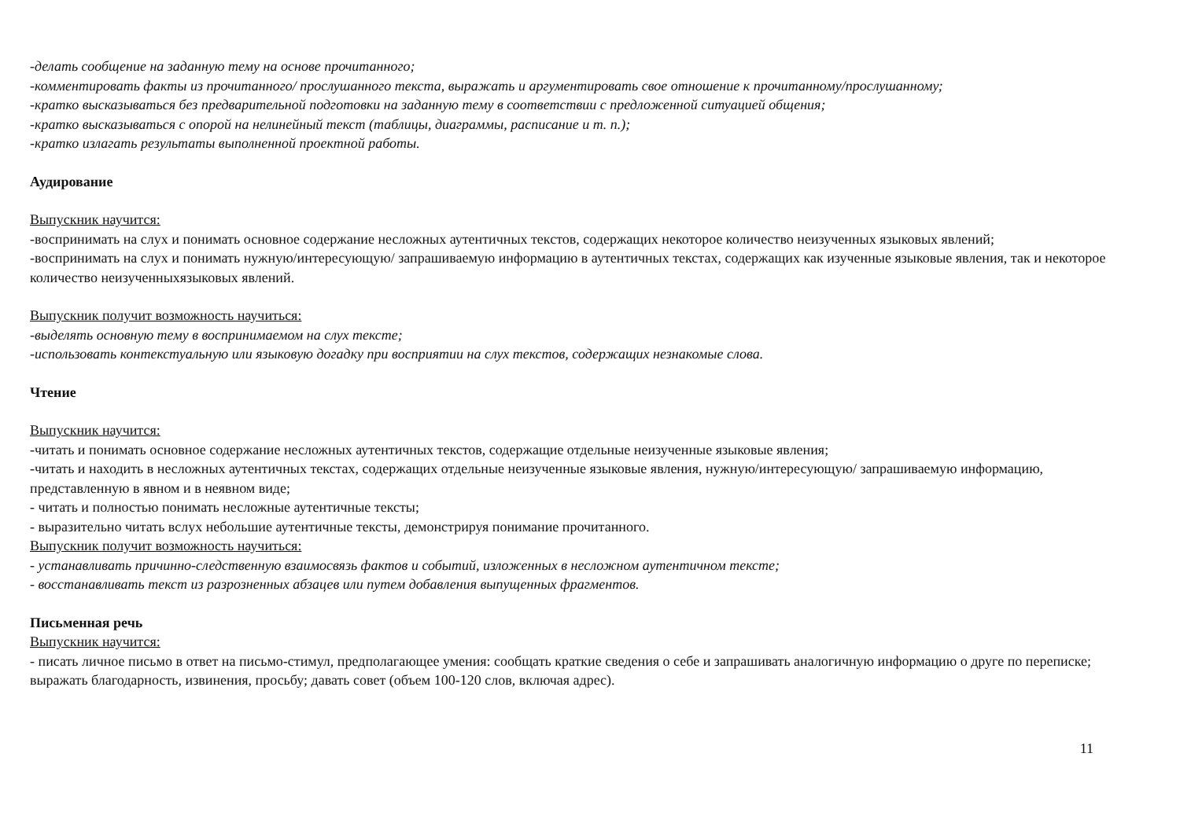-делать сообщение на заданную тему на основе прочитанного;
-комментировать факты из прочитанного/ прослушанного текста, выражать и аргументировать свое отношение к прочитанному/прослушанному;
-кратко высказываться без предварительной подготовки на заданную тему в соответствии с предложенной ситуацией общения;
-кратко высказываться с опорой на нелинейный текст (таблицы, диаграммы, расписание и т. п.);
-кратко излагать результаты выполненной проектной работы.
Аудирование
Выпускник научится:
-воспринимать на слух и понимать основное содержание несложных аутентичных текстов, содержащих некоторое количество неизученных языковых явлений;
-воспринимать на слух и понимать нужную/интересующую/ запрашиваемую информацию в аутентичных текстах, содержащих как изученные языковые явления, так и некоторое количество неизученныхязыковых явлений.
Выпускник получит возможность научиться:
-выделять основную тему в воспринимаемом на слух тексте;
-использовать контекстуальную или языковую догадку при восприятии на слух текстов, содержащих незнакомые слова.
Чтение
Выпускник научится:
-читать и понимать основное содержание несложных аутентичных текстов, содержащие отдельные неизученные языковые явления;
-читать и находить в несложных аутентичных текстах, содержащих отдельные неизученные языковые явления, нужную/интересующую/ запрашиваемую информацию, представленную в явном и в неявном виде;
- читать и полностью понимать несложные аутентичные тексты;
- выразительно читать вслух небольшие аутентичные тексты, демонстрируя понимание прочитанного.
Выпускник получит возможность научиться:
- устанавливать причинно-следственную взаимосвязь фактов и событий, изложенных в несложном аутентичном тексте;
- восстанавливать текст из разрозненных абзацев или путем добавления выпущенных фрагментов.
Письменная речь
Выпускник научится:
- писать личное письмо в ответ на письмо-стимул, предполагающее умения: сообщать краткие сведения о себе и запрашивать аналогичную информацию о друге по переписке; выражать благодарность, извинения, просьбу; давать совет (объем 100-120 слов, включая адрес).
11